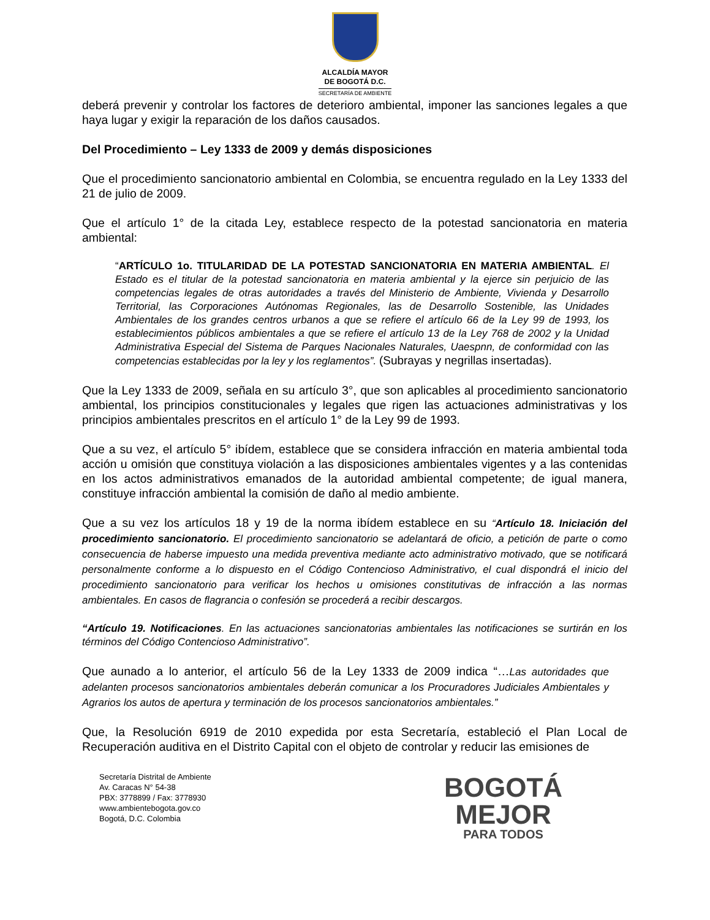ALCALDÍA MAYOR
DE BOGOTÁ D.C.
SECRETARÍA DE AMBIENTE
deberá prevenir y controlar los factores de deterioro ambiental, imponer las sanciones legales a que haya lugar y exigir la reparación de los daños causados.
Del Procedimiento – Ley 1333 de 2009 y demás disposiciones
Que el procedimiento sancionatorio ambiental en Colombia, se encuentra regulado en la Ley 1333 del 21 de julio de 2009.
Que el artículo 1° de la citada Ley, establece respecto de la potestad sancionatoria en materia ambiental:
“ARTÍCULO 1o. TITULARIDAD DE LA POTESTAD SANCIONATORIA EN MATERIA AMBIENTAL. El Estado es el titular de la potestad sancionatoria en materia ambiental y la ejerce sin perjuicio de las competencias legales de otras autoridades a través del Ministerio de Ambiente, Vivienda y Desarrollo Territorial, las Corporaciones Autónomas Regionales, las de Desarrollo Sostenible, las Unidades Ambientales de los grandes centros urbanos a que se refiere el artículo 66 de la Ley 99 de 1993, los establecimientos públicos ambientales a que se refiere el artículo 13 de la Ley 768 de 2002 y la Unidad Administrativa Especial del Sistema de Parques Nacionales Naturales, Uaespnn, de conformidad con las competencias establecidas por la ley y los reglamentos”. (Subrayas y negrillas insertadas).
Que la Ley 1333 de 2009, señala en su artículo 3°, que son aplicables al procedimiento sancionatorio ambiental, los principios constitucionales y legales que rigen las actuaciones administrativas y los principios ambientales prescritos en el artículo 1° de la Ley 99 de 1993.
Que a su vez, el artículo 5° ibídem, establece que se considera infracción en materia ambiental toda acción u omisión que constituya violación a las disposiciones ambientales vigentes y a las contenidas en los actos administrativos emanados de la autoridad ambiental competente; de igual manera, constituye infracción ambiental la comisión de daño al medio ambiente.
Que a su vez los artículos 18 y 19 de la norma ibídem establece en su “Artículo 18. Iniciación del procedimiento sancionatorio. El procedimiento sancionatorio se adelantará de oficio, a petición de parte o como consecuencia de haberse impuesto una medida preventiva mediante acto administrativo motivado, que se notificará personalmente conforme a lo dispuesto en el Código Contencioso Administrativo, el cual dispondrá el inicio del procedimiento sancionatorio para verificar los hechos u omisiones constitutivas de infracción a las normas ambientales. En casos de flagrancia o confesión se procederá a recibir descargos.
“Artículo 19. Notificaciones. En las actuaciones sancionatorias ambientales las notificaciones se surtirán en los términos del Código Contencioso Administrativo”.
Que aunado a lo anterior, el artículo 56 de la Ley 1333 de 2009 indica “…Las autoridades que adelanten procesos sancionatorios ambientales deberán comunicar a los Procuradores Judiciales Ambientales y Agrarios los autos de apertura y terminación de los procesos sancionatorios ambientales.”
Que, la Resolución 6919 de 2010 expedida por esta Secretaría, estableció el Plan Local de Recuperación auditiva en el Distrito Capital con el objeto de controlar y reducir las emisiones de
Secretaría Distrital de Ambiente
Av. Caracas N° 54-38
PBX: 3778899 / Fax: 3778930
www.ambientebogota.gov.co
Bogotá, D.C. Colombia
BOGOTÁ
MEJOR
PARA TODOS